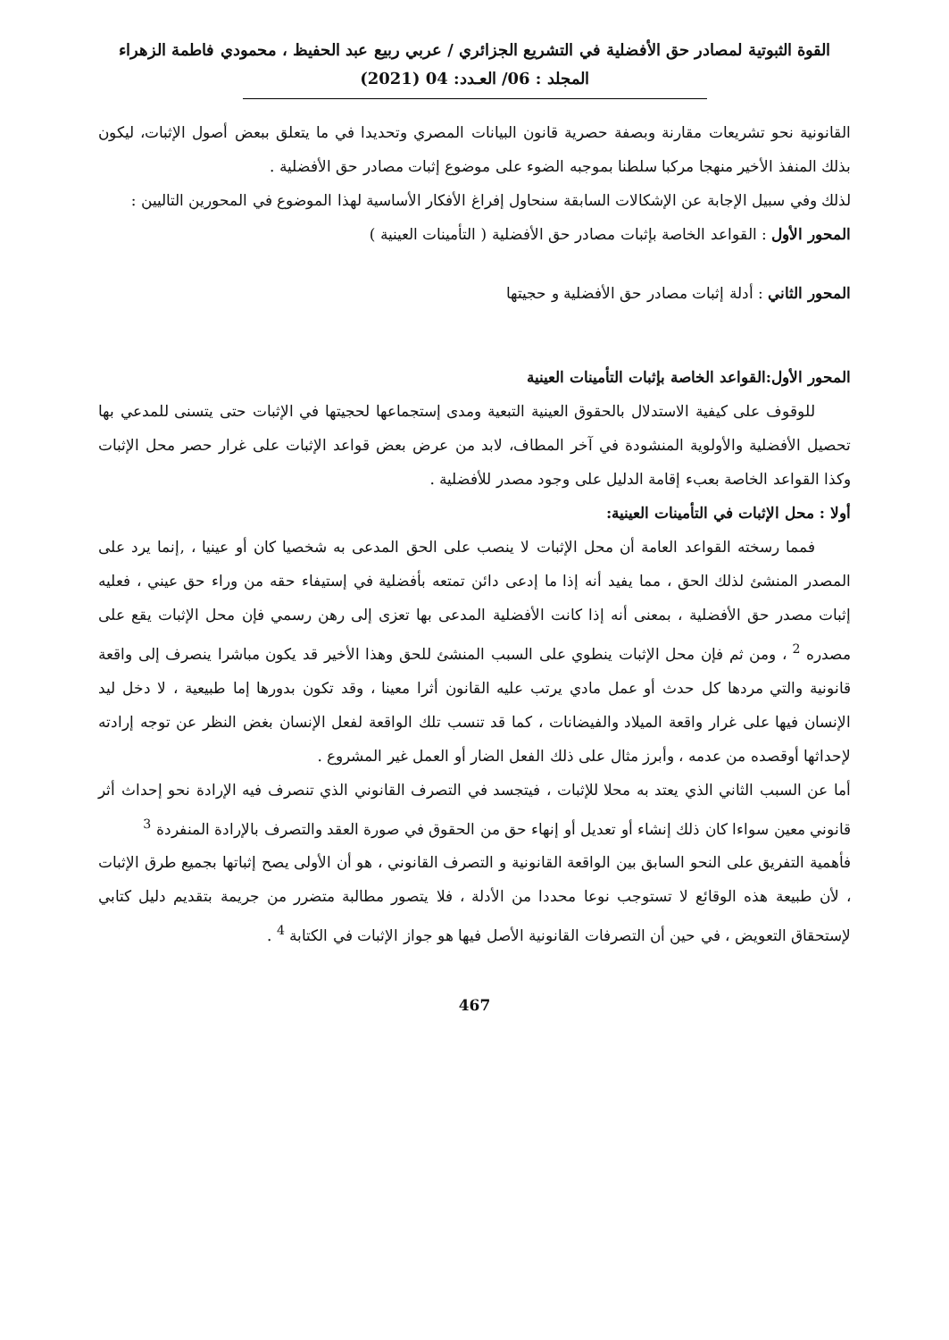القوة الثبوتية لمصادر حق الأفضلية في التشريع الجزائري / عربي ربيع عبد الحفيظ ، محمودي فاطمة الزهراء
المجلد : 06/ العـدد: 04 (2021)
القانونية نحو تشريعات مقارنة وبصفة حصرية قانون البيانات المصري وتحديدا في ما يتعلق ببعض أصول الإثبات، ليكون بذلك المنفذ الأخير منهجا مركبا سلطنا بموجبه الضوء على موضوع إثبات مصادر حق الأفضلية .
لذلك وفي سبيل الإجابة عن الإشكالات السابقة سنحاول إفراغ الأفكار الأساسية لهذا الموضوع في المحورين التاليين :
المحور الأول : القواعد الخاصة بإثبات مصادر حق الأفضلية ( التأمينات العينية )
المحور الثاني : أدلة إثبات مصادر حق الأفضلية و حجيتها
المحور الأول:القواعد الخاصة بإثبات التأمينات العينية
للوقوف على كيفية الاستدلال بالحقوق العينية التبعية ومدى إستجماعها لحجيتها في الإثبات حتى يتسنى للمدعي بها تحصيل الأفضلية والأولوية المنشودة في آخر المطاف، لابد من عرض بعض قواعد الإثبات على غرار حصر محل الإثبات وكذا القواعد الخاصة بعبء إقامة الدليل على وجود مصدر للأفضلية .
أولا : محل الإثبات في التأمينات العينية:
فمما رسخته القواعد العامة أن محل الإثبات لا ينصب على الحق المدعى به شخصيا كان أو عينيا ، ,إنما يرد على المصدر المنشئ لذلك الحق ، مما يفيد أنه إذا ما إدعى دائن تمتعه بأفضلية في إستيفاء حقه من وراء حق عيني ، فعليه إثبات مصدر حق الأفضلية ، بمعنى أنه إذا كانت الأفضلية المدعى بها تعزى إلى رهن رسمي فإن محل الإثبات يقع على مصدره <sup>2</sup> ، ومن ثم فإن محل الإثبات ينطوي على السبب المنشئ للحق وهذا الأخير قد يكون مباشرا ينصرف إلى واقعة قانونية والتي مردها كل حدث أو عمل مادي يرتب عليه القانون أثرا معينا ، وقد تكون بدورها إما طبيعية ، لا دخل ليد الإنسان فيها على غرار واقعة الميلاد والفيضانات ، كما قد تنسب تلك الواقعة لفعل الإنسان بغض النظر عن توجه إرادته لإحداثها أوقصده من عدمه ، وأبرز مثال على ذلك الفعل الضار أو العمل غير المشروع .
أما عن السبب الثاني الذي يعتد به محلا للإثبات ، فيتجسد في التصرف القانوني الذي تنصرف فيه الإرادة نحو إحداث أثر قانوني معين سواءا كان ذلك إنشاء أو تعديل أو إنهاء حق من الحقوق في صورة العقد والتصرف بالإرادة المنفردة <sup>3</sup>
فأهمية التفريق على النحو السابق بين الواقعة القانونية و التصرف القانوني ، هو أن الأولى يصح إثباتها بجميع طرق الإثبات ، لأن طبيعة هذه الوقائع لا تستوجب نوعا محددا من الأدلة ، فلا يتصور مطالبة متضرر من جريمة بتقديم دليل كتابي لإستحقاق التعويض ، في حين أن التصرفات القانونية الأصل فيها هو جواز الإثبات في الكتابة <sup>4</sup> .
467